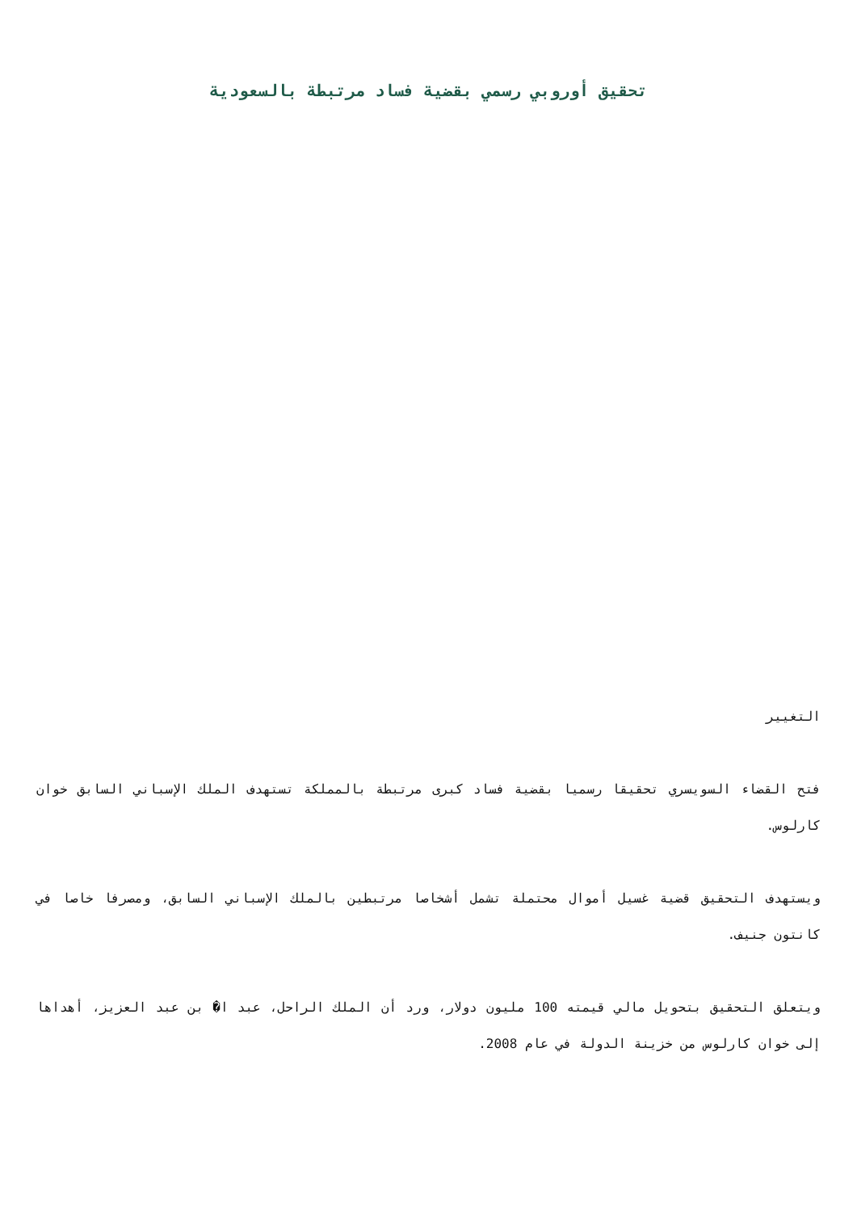تحقيق أوروبي رسمي بقضية فساد مرتبطة بالسعودية
التغيير
فتح القضاء السويسري تحقيقا رسميا بقضية فساد كبرى مرتبطة بالمملكة تستهدف الملك الإسباني السابق خوان كارلوس.
ويستهدف التحقيق قضية غسيل أموال محتملة تشمل أشخاصا مرتبطين بالملك الإسباني السابق، ومصرفا خاصا في كانتون جنيف.
ويتعلق التحقيق بتحويل مالي قيمته 100 مليون دولار، ورد أن الملك الراحل، عبد ا� بن عبد العزيز، أهداها إلى خوان كارلوس من خزينة الدولة في عام 2008.